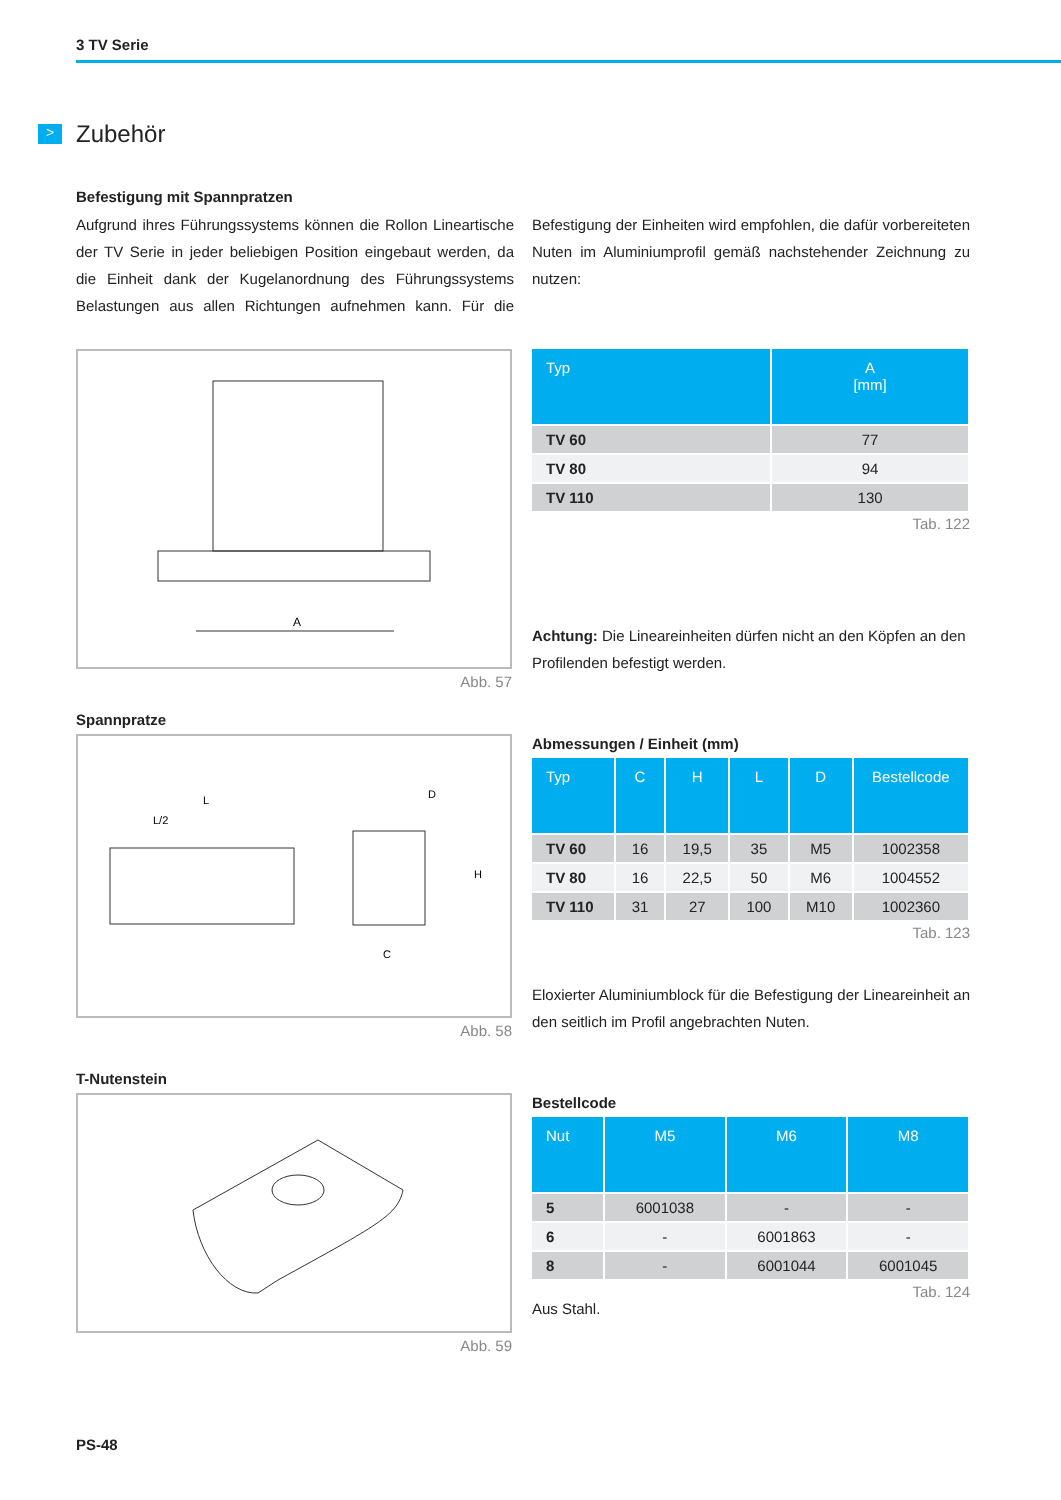3 TV Serie
> Zubehör
Befestigung mit Spannpratzen
Aufgrund ihres Führungssystems können die Rollon Lineartische der TV Serie in jeder beliebigen Position eingebaut werden, da die Einheit dank der Kugelanordnung des Führungssystems Belastungen aus allen Richtungen aufnehmen kann. Für die Befestigung der Einheiten wird empfohlen, die dafür vorbereiteten Nuten im Aluminiumprofil gemäß nachstehender Zeichnung zu nutzen:
A
Abb. 57
| Typ | A [mm] |
| --- | --- |
| TV 60 | 77 |
| TV 80 | 94 |
| TV 110 | 130 |
Tab. 122
Achtung: Die Lineareinheiten dürfen nicht an den Köpfen an den Profilenden befestigt werden.
Spannpratze
L
L/2
D
H
C
Abb. 58
Abmessungen / Einheit (mm)
| Typ | C | H | L | D | Bestellcode |
| --- | --- | --- | --- | --- | --- |
| TV 60 | 16 | 19,5 | 35 | M5 | 1002358 |
| TV 80 | 16 | 22,5 | 50 | M6 | 1004552 |
| TV 110 | 31 | 27 | 100 | M10 | 1002360 |
Tab. 123
Eloxierter Aluminiumblock für die Befestigung der Lineareinheit an den seitlich im Profil angebrachten Nuten.
T-Nutenstein
Abb. 59
Bestellcode
| Nut | M5 | M6 | M8 |
| --- | --- | --- | --- |
| 5 | 6001038 | - | - |
| 6 | - | 6001863 | - |
| 8 | - | 6001044 | 6001045 |
Tab. 124
Aus Stahl.
PS-48